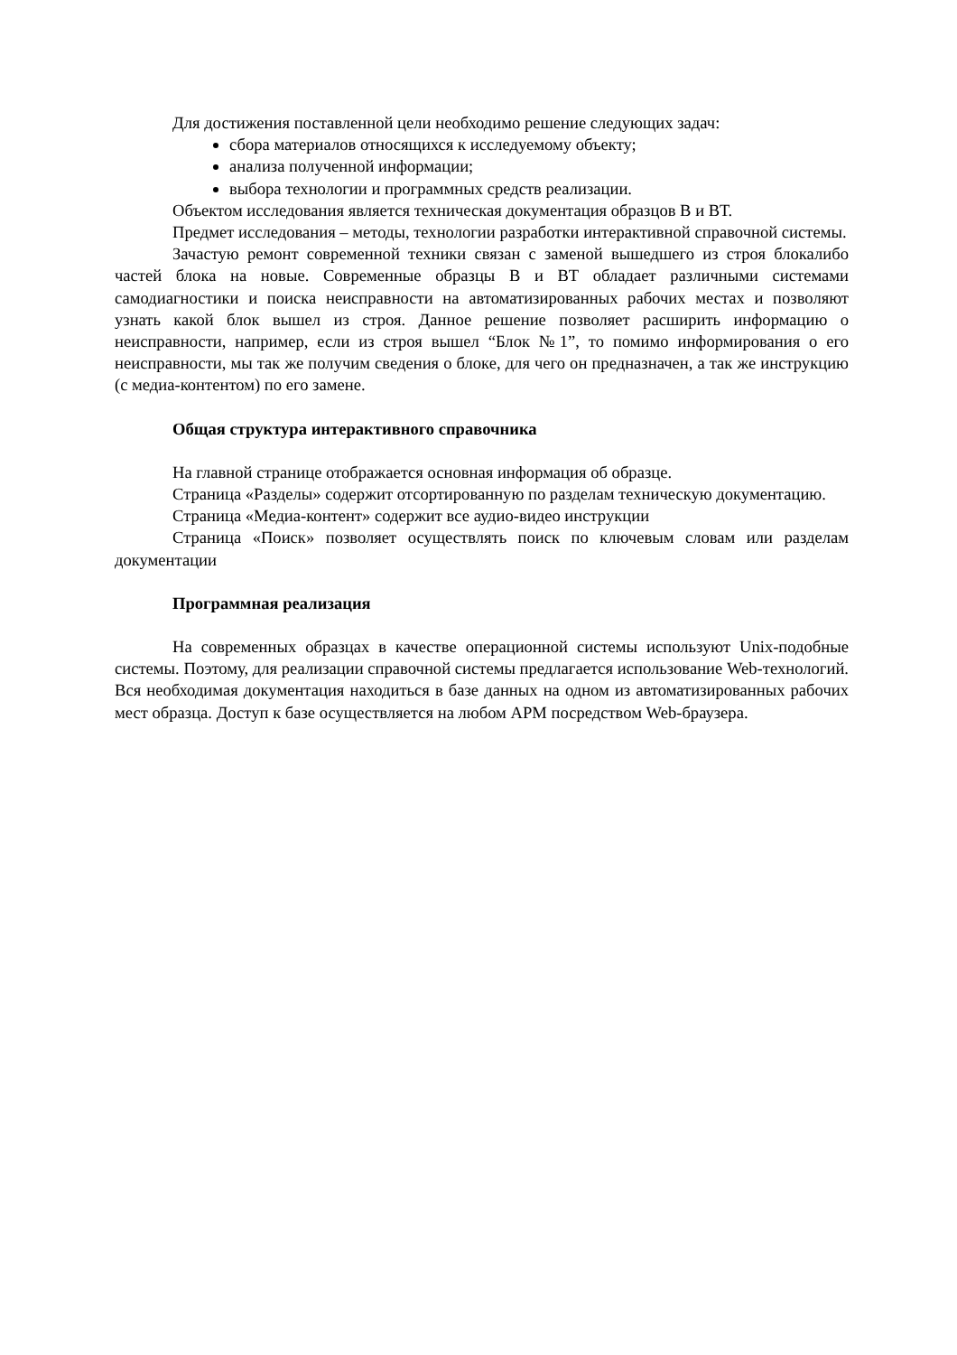Для достижения поставленной цели необходимо решение следующих задач:
сбора материалов относящихся к исследуемому объекту;
анализа полученной информации;
выбора технологии и программных средств реализации.
Объектом исследования является техническая документация образцов В и ВТ.
Предмет исследования – методы, технологии разработки интерактивной справочной системы.
Зачастую ремонт современной техники связан с заменой вышедшего из строя блокалибо частей блока на новые. Современные образцы В и ВТ обладает различными системами самодиагностики и поиска неисправности на автоматизированных рабочих местах и позволяют узнать какой блок вышел из строя. Данное решение позволяет расширить информацию о неисправности, например, если из строя вышел “Блок №1”, то помимо информирования о его неисправности, мы так же получим сведения о блоке, для чего он предназначен, а так же инструкцию (с медиа-контентом) по его замене.
Общая структура интерактивного справочника
На главной странице отображается основная информация об образце.
Страница «Разделы» содержит отсортированную по разделам техническую документацию.
Страница «Медиа-контент» содержит все аудио-видео инструкции
Страница «Поиск» позволяет осуществлять поиск по ключевым словам или разделам документации
Программная реализация
На современных образцах в качестве операционной системы используют Unix-подобные системы. Поэтому, для реализации справочной системы предлагается использование Web-технологий. Вся необходимая документация находиться в базе данных на одном из автоматизированных рабочих мест образца. Доступ к базе осуществляется на любом АРМ посредством Web-браузера.